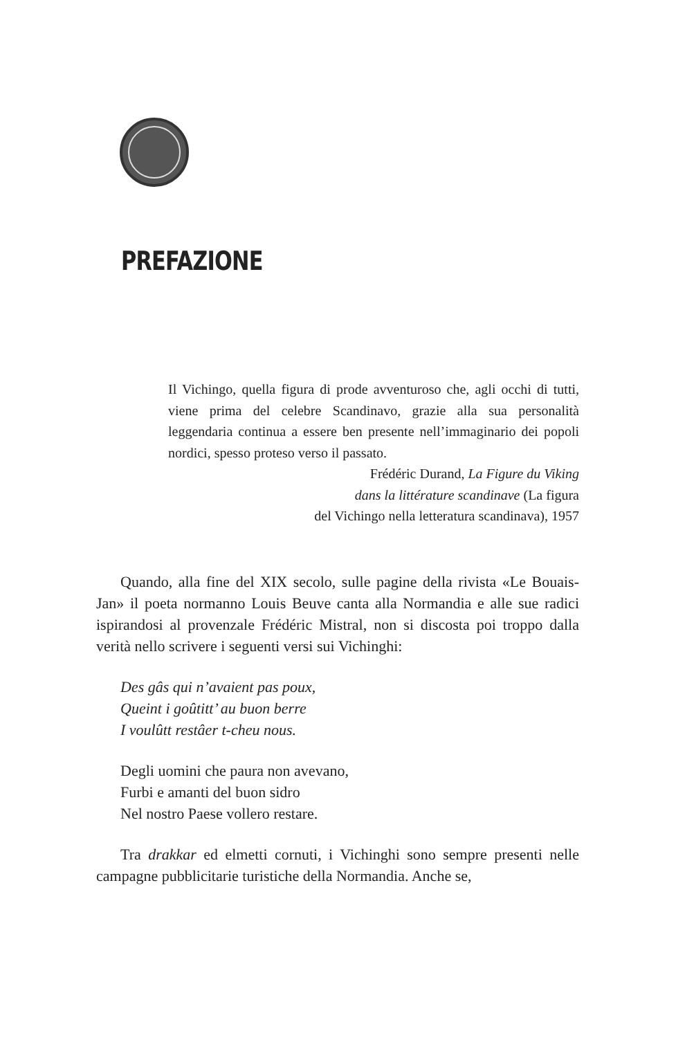PREFAZIONE
Il Vichingo, quella figura di prode avventuroso che, agli occhi di tutti, viene prima del celebre Scandinavo, grazie alla sua personalità leggendaria continua a essere ben presente nell’immaginario dei popoli nordici, spesso proteso verso il passato.
Frédéric Durand, La Figure du Viking
dans la littérature scandinave (La figura
del Vichingo nella letteratura scandinava), 1957
Quando, alla fine del XIX secolo, sulle pagine della rivista «Le Bouais-Jan» il poeta normanno Louis Beuve canta alla Normandia e alle sue radici ispirandosi al provenzale Frédéric Mistral, non si discosta poi troppo dalla verità nello scrivere i seguenti versi sui Vichinghi:
Des gâs qui n’avaient pas poux,
Queint i goûtitt’ au buon berre
I voulûtt restâer t-cheu nous.
Degli uomini che paura non avevano,
Furbi e amanti del buon sidro
Nel nostro Paese vollero restare.
Tra drakkar ed elmetti cornuti, i Vichinghi sono sempre presenti nelle campagne pubblicitarie turistiche della Normandia. Anche se,